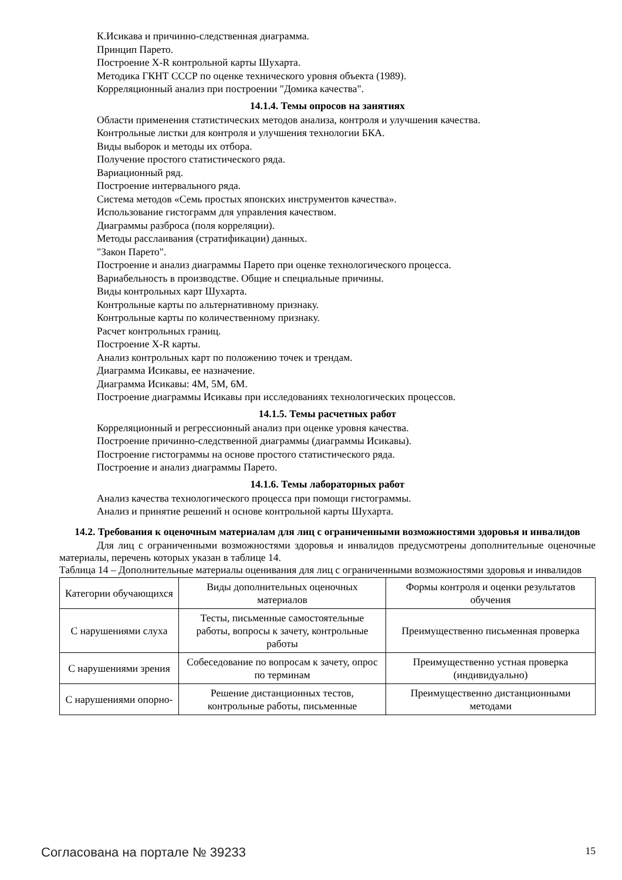К.Исикава и причинно-следственная диаграмма.
Принцип Парето.
Построение X-R контрольной карты Шухарта.
Методика ГКНТ СССР по оценке технического уровня объекта (1989).
Корреляционный анализ при построении "Домика качества".
14.1.4. Темы опросов на занятиях
Области применения статистических методов анализа, контроля и улучшения качества.
Контрольные листки для контроля и улучшения технологии БКА.
Виды выборок и методы их отбора.
Получение простого статистического ряда.
Вариационный ряд.
Построение интервального ряда.
Система методов «Семь простых японских инструментов качества».
Использование гистограмм для управления качеством.
Диаграммы разброса (поля корреляции).
Методы расслаивания (стратификации) данных.
"Закон Парето".
Построение и анализ диаграммы Парето при оценке технологического процесса.
Вариабельность в производстве. Общие и специальные причины.
Виды контрольных карт Шухарта.
Контрольные карты по альтернативному признаку.
Контрольные карты по количественному признаку.
Расчет контрольных границ.
Построение X-R карты.
Анализ контрольных карт по положению точек и трендам.
Диаграмма Исикавы, ее назначение.
Диаграмма Исикавы: 4M, 5M, 6M.
Построение диаграммы Исикавы при исследованиях технологических процессов.
14.1.5. Темы расчетных работ
Корреляционный и регрессионный анализ при оценке уровня качества.
Построение причинно-следственной диаграммы (диаграммы Исикавы).
Построение гистограммы на основе простого статистического ряда.
Построение и анализ диаграммы Парето.
14.1.6. Темы лабораторных работ
Анализ качества технологического процесса при помощи гистограммы.
Анализ и принятие решений н основе контрольной карты Шухарта.
14.2. Требования к оценочным материалам для лиц с ограниченными возможностями здоровья и инвалидов
Для лиц с ограниченными возможностями здоровья и инвалидов предусмотрены дополнительные оценочные материалы, перечень которых указан в таблице 14.
Таблица 14 – Дополнительные материалы оценивания для лиц с ограниченными возможностями здоровья и инвалидов
| Категории обучающихся | Виды дополнительных оценочных материалов | Формы контроля и оценки результатов обучения |
| С нарушениями слуха | Тесты, письменные самостоятельные работы, вопросы к зачету, контрольные работы | Преимущественно письменная проверка |
| С нарушениями зрения | Собеседование по вопросам к зачету, опрос по терминам | Преимущественно устная проверка (индивидуально) |
| С нарушениями опорно- | Решение дистанционных тестов, контрольные работы, письменные | Преимущественно дистанционными методами |
Согласована на портале № 39233 15